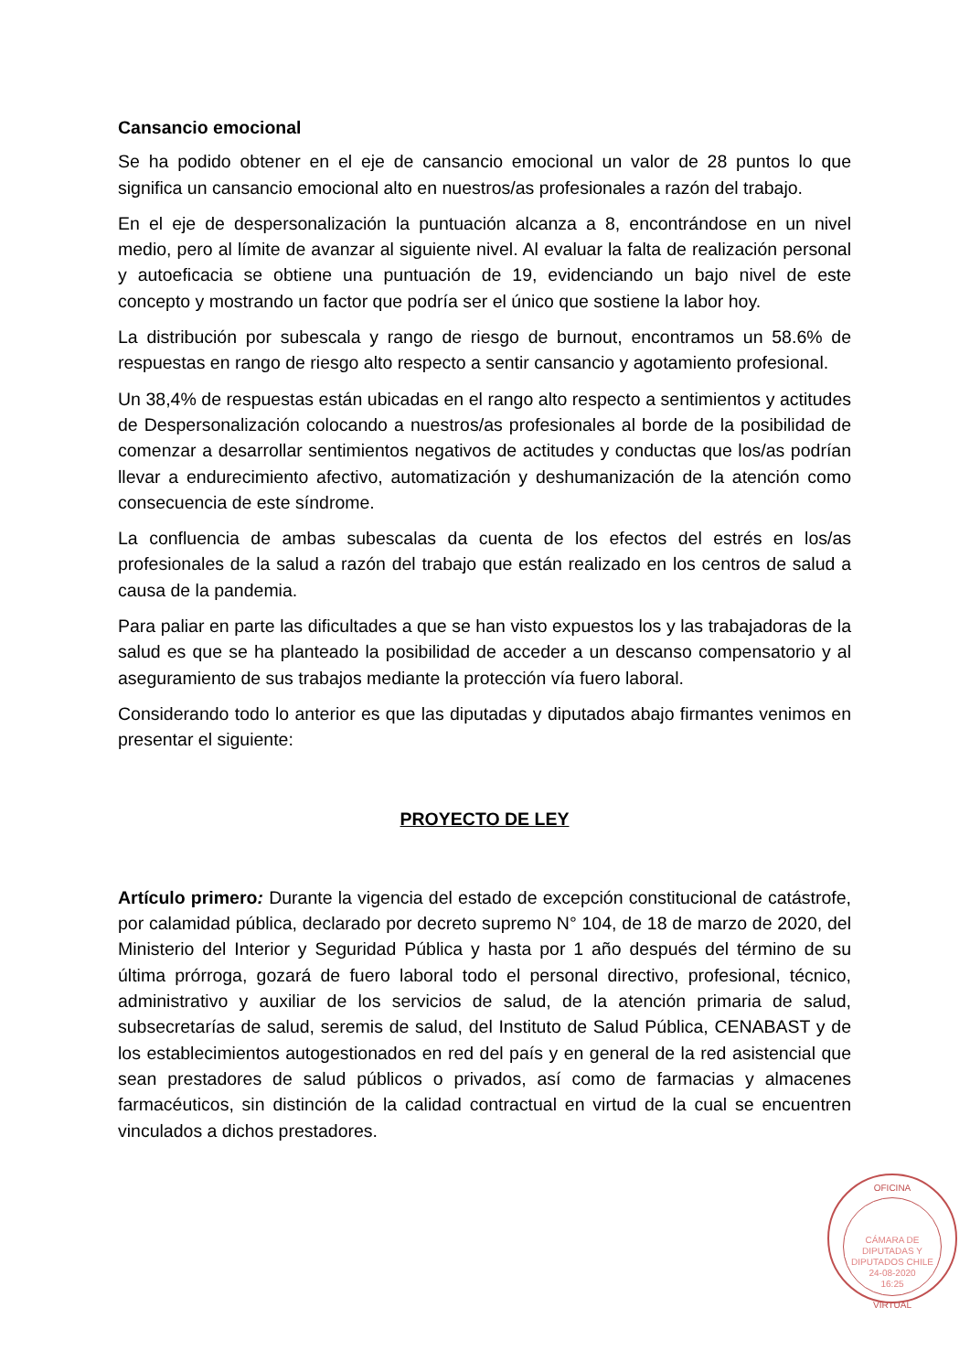Cansancio emocional
Se ha podido obtener en el eje de cansancio emocional un valor de 28 puntos lo que significa un cansancio emocional alto en nuestros/as profesionales a razón del trabajo.
En el eje de despersonalización la puntuación alcanza a 8, encontrándose en un nivel medio, pero al límite de avanzar al siguiente nivel. Al evaluar la falta de realización personal y autoeficacia se obtiene una puntuación de 19, evidenciando un bajo nivel de este concepto y mostrando un factor que podría ser el único que sostiene la labor hoy.
La distribución por subescala y rango de riesgo de burnout, encontramos un 58.6% de respuestas en rango de riesgo alto respecto a sentir cansancio y agotamiento profesional.
Un 38,4% de respuestas están ubicadas en el rango alto respecto a sentimientos y actitudes de Despersonalización colocando a nuestros/as profesionales al borde de la posibilidad de comenzar a desarrollar sentimientos negativos de actitudes y conductas que los/as podrían llevar a endurecimiento afectivo, automatización y deshumanización de la atención como consecuencia de este síndrome.
La confluencia de ambas subescalas da cuenta de los efectos del estrés en los/as profesionales de la salud a razón del trabajo que están realizado en los centros de salud a causa de la pandemia.
Para paliar en parte las dificultades a que se han visto expuestos los y las trabajadoras de la salud es que se ha planteado la posibilidad de acceder a un descanso compensatorio y al aseguramiento de sus trabajos mediante la protección vía fuero laboral.
Considerando todo lo anterior es que las diputadas y diputados abajo firmantes venimos en presentar el siguiente:
PROYECTO DE LEY
Artículo primero: Durante la vigencia del estado de excepción constitucional de catástrofe, por calamidad pública, declarado por decreto supremo N° 104, de 18 de marzo de 2020, del Ministerio del Interior y Seguridad Pública y hasta por 1 año después del término de su última prórroga, gozará de fuero laboral todo el personal directivo, profesional, técnico, administrativo y auxiliar de los servicios de salud, de la atención primaria de salud, subsecretarías de salud, seremis de salud, del Instituto de Salud Pública, CENABAST y de los establecimientos autogestionados en red del país y en general de la red asistencial que sean prestadores de salud públicos o privados, así como de farmacias y almacenes farmacéuticos, sin distinción de la calidad contractual en virtud de la cual se encuentren vinculados a dichos prestadores.
OFICINA
CÁMARA DE DIPUTADAS Y DIPUTADOS CHILE
24-08-2020
16:25
VIRTUAL